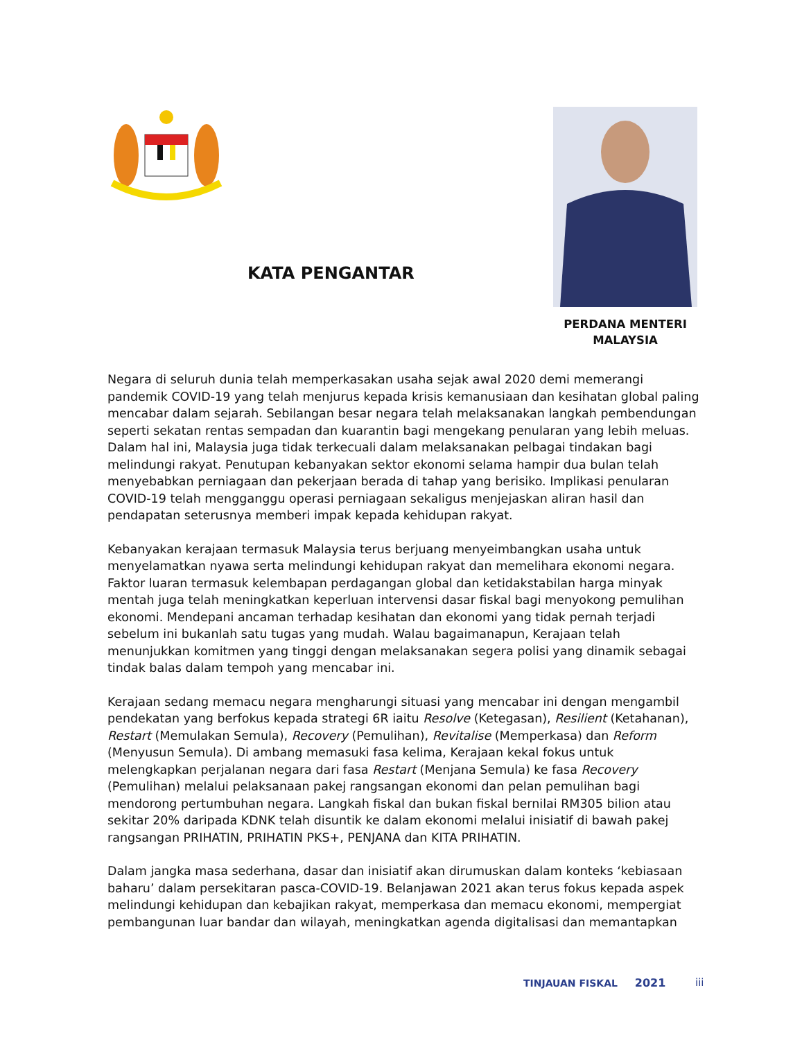KATA PENGANTAR
PERDANA MENTERI
MALAYSIA
Negara di seluruh dunia telah memperkasakan usaha sejak awal 2020 demi memerangi pandemik COVID-19 yang telah menjurus kepada krisis kemanusiaan dan kesihatan global paling mencabar dalam sejarah. Sebilangan besar negara telah melaksanakan langkah pembendungan seperti sekatan rentas sempadan dan kuarantin bagi mengekang penularan yang lebih meluas. Dalam hal ini, Malaysia juga tidak terkecuali dalam melaksanakan pelbagai tindakan bagi melindungi rakyat. Penutupan kebanyakan sektor ekonomi selama hampir dua bulan telah menyebabkan perniagaan dan pekerjaan berada di tahap yang berisiko. Implikasi penularan COVID-19 telah mengganggu operasi perniagaan sekaligus menjejaskan aliran hasil dan pendapatan seterusnya memberi impak kepada kehidupan rakyat.
Kebanyakan kerajaan termasuk Malaysia terus berjuang menyeimbangkan usaha untuk menyelamatkan nyawa serta melindungi kehidupan rakyat dan memelihara ekonomi negara. Faktor luaran termasuk kelembapan perdagangan global dan ketidakstabilan harga minyak mentah juga telah meningkatkan keperluan intervensi dasar fiskal bagi menyokong pemulihan ekonomi. Mendepani ancaman terhadap kesihatan dan ekonomi yang tidak pernah terjadi sebelum ini bukanlah satu tugas yang mudah. Walau bagaimanapun, Kerajaan telah menunjukkan komitmen yang tinggi dengan melaksanakan segera polisi yang dinamik sebagai tindak balas dalam tempoh yang mencabar ini.
Kerajaan sedang memacu negara mengharungi situasi yang mencabar ini dengan mengambil pendekatan yang berfokus kepada strategi 6R iaitu Resolve (Ketegasan), Resilient (Ketahanan), Restart (Memulakan Semula), Recovery (Pemulihan), Revitalise (Memperkasa) dan Reform (Menyusun Semula). Di ambang memasuki fasa kelima, Kerajaan kekal fokus untuk melengkapkan perjalanan negara dari fasa Restart (Menjana Semula) ke fasa Recovery (Pemulihan) melalui pelaksanaan pakej rangsangan ekonomi dan pelan pemulihan bagi mendorong pertumbuhan negara. Langkah fiskal dan bukan fiskal bernilai RM305 bilion atau sekitar 20% daripada KDNK telah disuntik ke dalam ekonomi melalui inisiatif di bawah pakej rangsangan PRIHATIN, PRIHATIN PKS+, PENJANA dan KITA PRIHATIN.
Dalam jangka masa sederhana, dasar dan inisiatif akan dirumuskan dalam konteks ‘kebiasaan baharu’ dalam persekitaran pasca-COVID-19. Belanjawan 2021 akan terus fokus kepada aspek melindungi kehidupan dan kebajikan rakyat, memperkasa dan memacu ekonomi, mempergiat pembangunan luar bandar dan wilayah, meningkatkan agenda digitalisasi dan memantapkan
TINJAUAN FISKAL 2021 iii